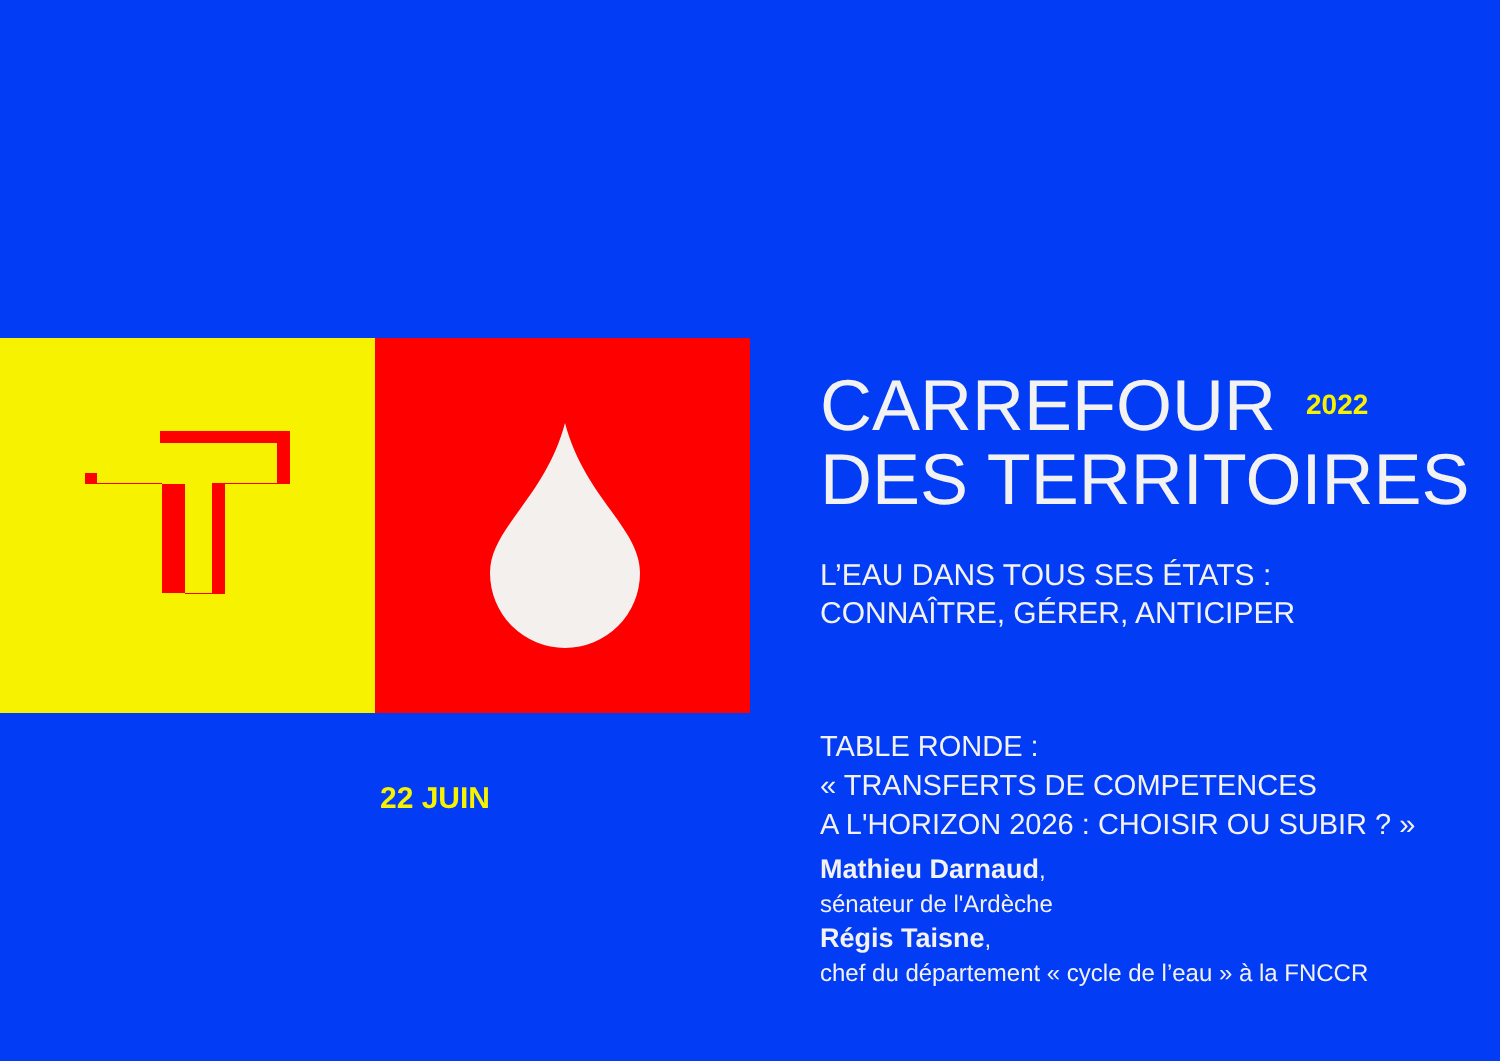22 JUIN
CARREFOUR <sup>2022</sup>
DES TERRITOIRES
L’EAU DANS TOUS SES ÉTATS :
CONNAÎTRE, GÉRER, ANTICIPER
TABLE RONDE :
« TRANSFERTS DE COMPETENCES
A L'HORIZON 2026 : CHOISIR OU SUBIR ? »
Mathieu Darnaud,
sénateur de l'Ardèche
Régis Taisne,
chef du département « cycle de l’eau » à la FNCCR